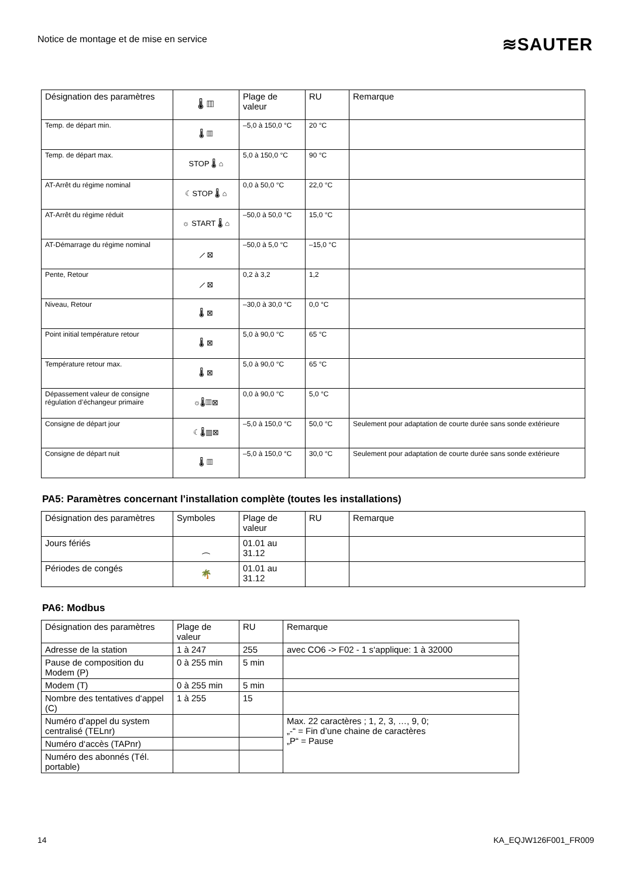Notice de montage et de mise en service
≋SAUTER
| Désignation des paramètres | 🌡 ▥ | Plage de valeur | RU | Remarque |
| Temp. de départ min. | 🌡 ▥ | –5,0 à 150,0 °C | 20 °C | |
| Temp. de départ max. | STOP 🌡 ⌂ | 5,0 à 150,0 °C | 90 °C | |
| AT-Arrêt du régime nominal | ☾STOP 🌡 ⌂ | 0,0 à 50,0 °C | 22,0 °C | |
| AT-Arrêt du régime réduit | ☼ START 🌡 ⌂ | –50,0 à 50,0 °C | 15,0 °C | |
| AT-Démarrage du régime nominal | ⟋ ⊠ | –50,0 à 5,0 °C | –15,0 °C | |
| Pente, Retour | ⟋ ⊠ | 0,2 à 3,2 | 1,2 | |
| Niveau, Retour | 🌡 ⊠ | –30,0 à 30,0 °C | 0,0 °C | |
| Point initial température retour | 🌡 ⊠ | 5,0 à 90,0 °C | 65 °C | |
| Température retour max. | 🌡 ⊠ | 5,0 à 90,0 °C | 65 °C | |
| Dépassement valeur de consigne régulation d’échangeur primaire | ☼🌡▥⊠ | 0,0 à 90,0 °C | 5,0 °C | |
| Consigne de départ jour | ☾🌡▥⊠ | –5,0 à 150,0 °C | 50,0 °C | Seulement pour adaptation de courte durée sans sonde extérieure |
| Consigne de départ nuit | 🌡 ▥ | –5,0 à 150,0 °C | 30,0 °C | Seulement pour adaptation de courte durée sans sonde extérieure |
PA5: Paramètres concernant l’installation complète (toutes les installations)
| Désignation des paramètres | Symboles | Plage de valeur | RU | Remarque |
| Jours fériés | ⁔ | 01.01 au 31.12 | | |
| Périodes de congés | 🌴 | 01.01 au 31.12 | | |
PA6: Modbus
| Désignation des paramètres | Plage de valeur | RU | Remarque |
| Adresse de la station | 1 à 247 | 255 | avec CO6 -> F02 - 1 s‘applique: 1 à 32000 |
| Pause de composition du Modem (P) | 0 à 255 min | 5 min | |
| Modem (T) | 0 à 255 min | 5 min | |
| Nombre des tentatives d‘appel (C) | 1 à 255 | 15 | |
| Numéro d’appel du system centralisé (TELnr) | | | Max. 22 caractères ; 1, 2, 3, …, 9, 0; „-“ = Fin d’une chaine de caractères „P“ = Pause |
| Numéro d‘accès (TAPnr) | | | |
| Numéro des abonnés (Tél. portable) | | | |
14 KA_EQJW126F001_FR009